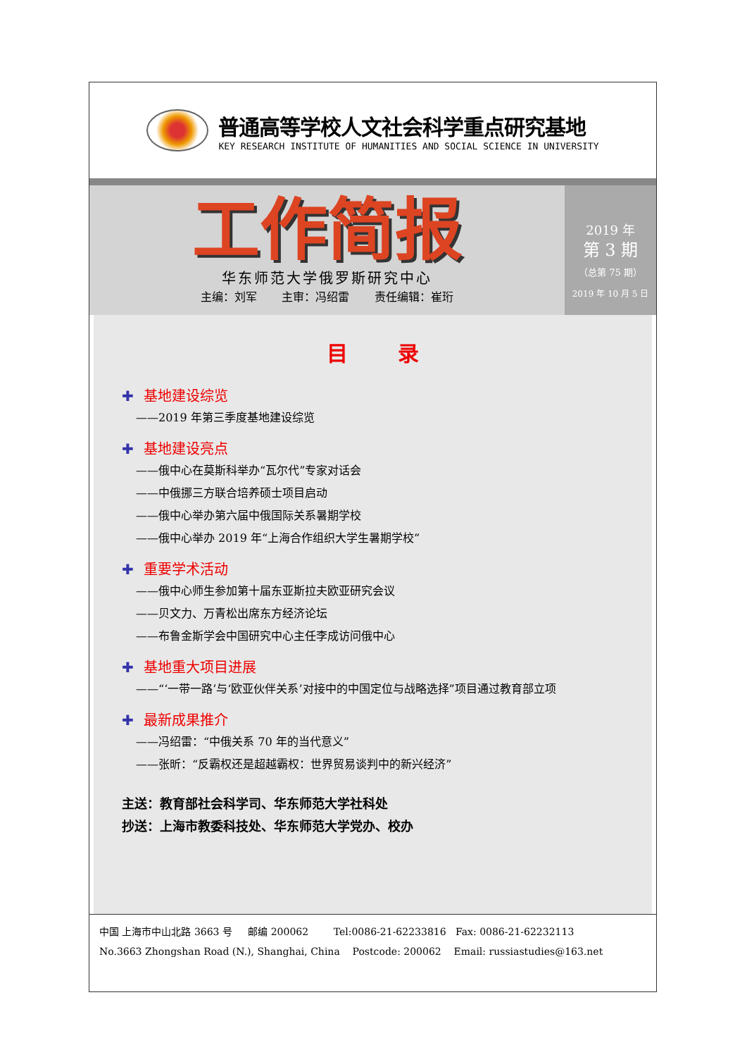普通高等学校人文社会科学重点研究基地
KEY RESEARCH INSTITUTE OF HUMANITIES AND SOCIAL SCIENCE IN UNIVERSITY
工作简报
华东师范大学俄罗斯研究中心
主编：刘军 主审：冯绍雷 责任编辑：崔珩
2019 年
第 3 期
（总第 75 期）
2019 年 10 月 5 日
目 录
✚ 基地建设综览
——2019 年第三季度基地建设综览
✚ 基地建设亮点
——俄中心在莫斯科举办“瓦尔代”专家对话会
——中俄挪三方联合培养硕士项目启动
——俄中心举办第六届中俄国际关系暑期学校
——俄中心举办 2019 年“上海合作组织大学生暑期学校”
✚ 重要学术活动
——俄中心师生参加第十届东亚斯拉夫欧亚研究会议
——贝文力、万青松出席东方经济论坛
——布鲁金斯学会中国研究中心主任李成访问俄中心
✚ 基地重大项目进展
——“‘一带一路’与‘欧亚伙伴关系’对接中的中国定位与战略选择”项目通过教育部立项
✚ 最新成果推介
——冯绍雷：“中俄关系 70 年的当代意义”
——张昕：“反霸权还是超越霸权：世界贸易谈判中的新兴经济”
主送：教育部社会科学司、华东师范大学社科处
抄送：上海市教委科技处、华东师范大学党办、校办
中国 上海市中山北路 3663 号 邮编 200062 Tel:0086-21-62233816 Fax: 0086-21-62232113
No.3663 Zhongshan Road (N.), Shanghai, China Postcode: 200062 Email: russiastudies@163.net